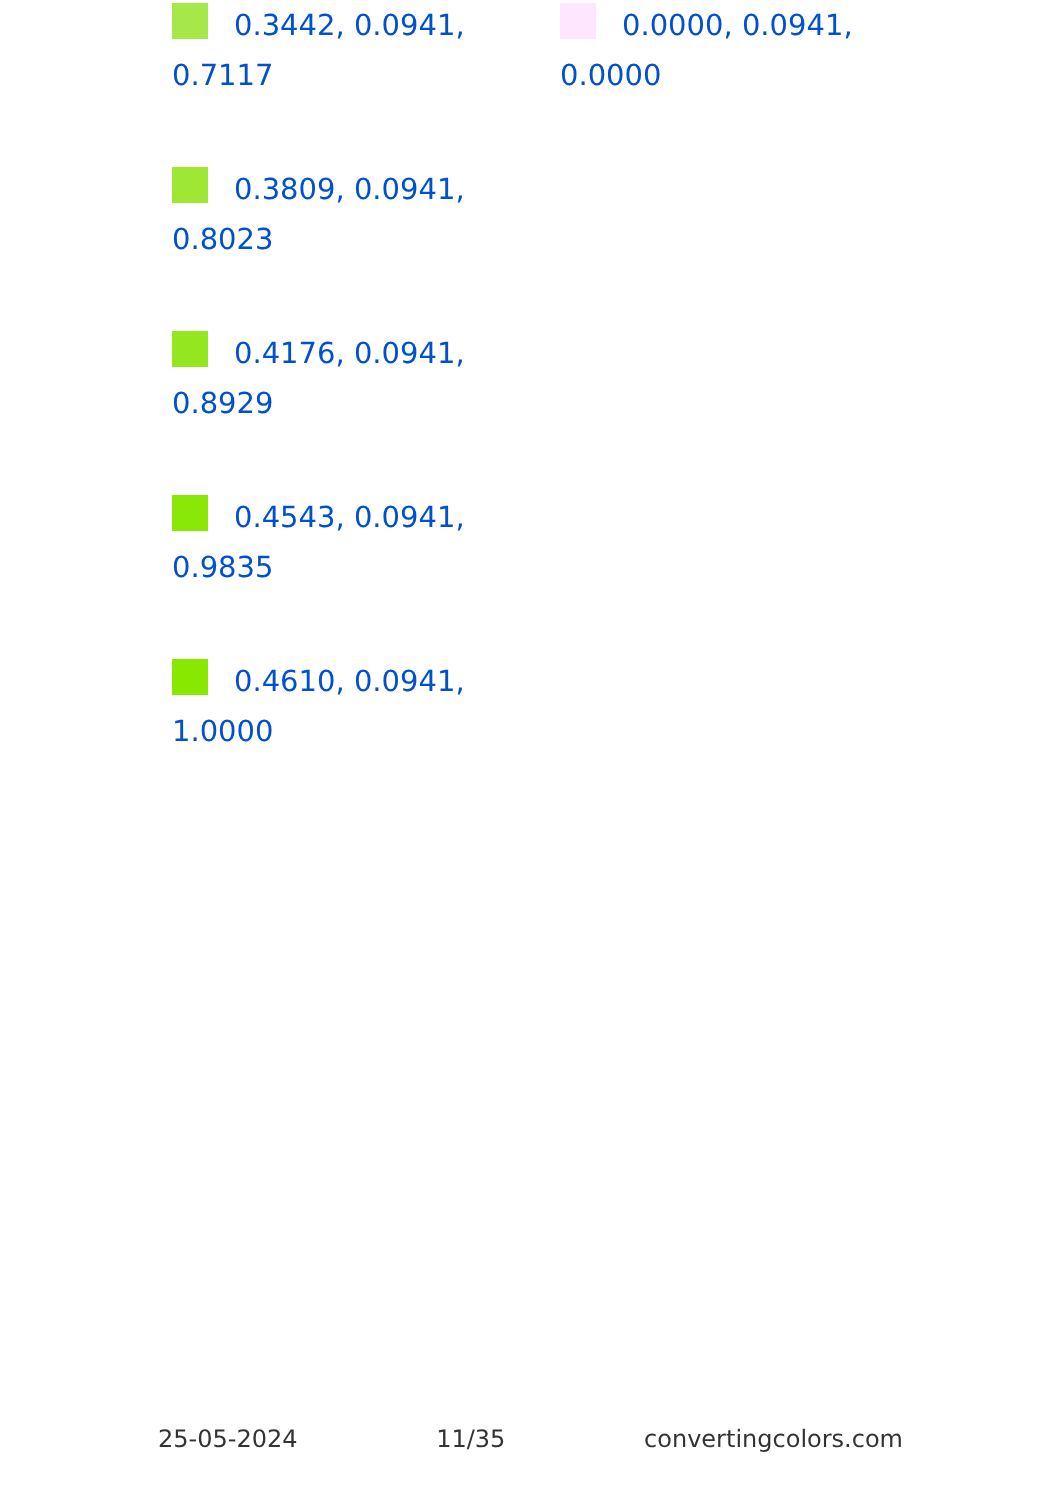0.3442, 0.0941, 0.7117
0.3809, 0.0941, 0.8023
0.4176, 0.0941, 0.8929
0.4543, 0.0941, 0.9835
0.4610, 0.0941, 1.0000
0.0000, 0.0941, 0.0000
25-05-2024 11/35 convertingcolors.com